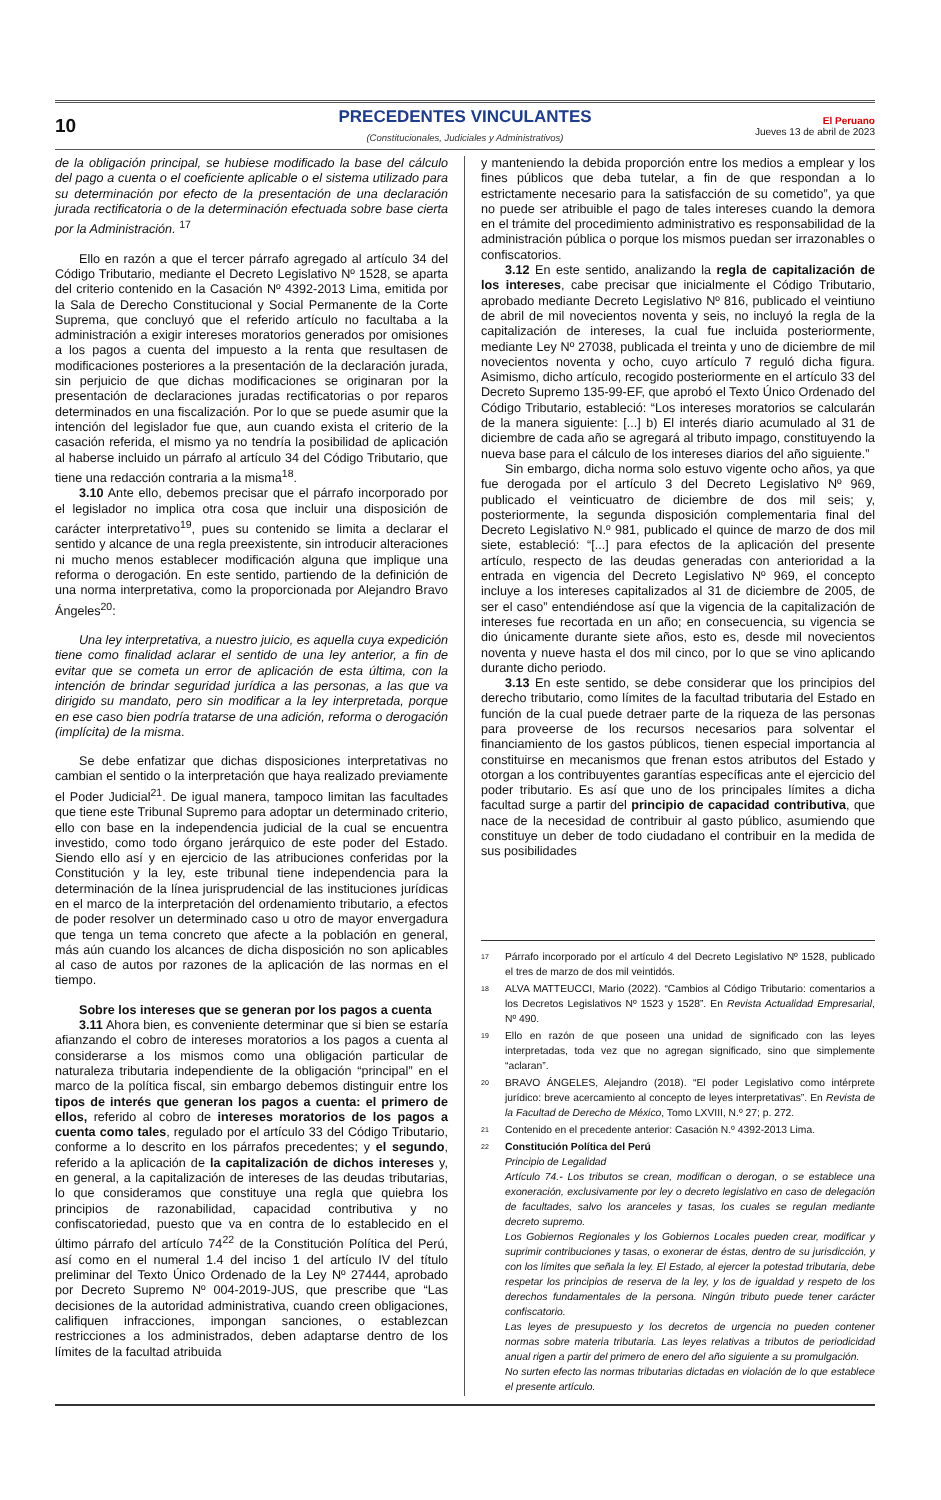10
PRECEDENTES VINCULANTES
(Constitucionales, Judiciales y Administrativos)
El Peruano
Jueves 13 de abril de 2023
de la obligación principal, se hubiese modificado la base del cálculo del pago a cuenta o el coeficiente aplicable o el sistema utilizado para su determinación por efecto de la presentación de una declaración jurada rectificatoria o de la determinación efectuada sobre base cierta por la Administración. <sup>17</sup>
Ello en razón a que el tercer párrafo agregado al artículo 34 del Código Tributario, mediante el Decreto Legislativo Nº 1528, se aparta del criterio contenido en la Casación Nº 4392-2013 Lima, emitida por la Sala de Derecho Constitucional y Social Permanente de la Corte Suprema, que concluyó que el referido artículo no facultaba a la administración a exigir intereses moratorios generados por omisiones a los pagos a cuenta del impuesto a la renta que resultasen de modificaciones posteriores a la presentación de la declaración jurada, sin perjuicio de que dichas modificaciones se originaran por la presentación de declaraciones juradas rectificatorias o por reparos determinados en una fiscalización. Por lo que se puede asumir que la intención del legislador fue que, aun cuando exista el criterio de la casación referida, el mismo ya no tendría la posibilidad de aplicación al haberse incluido un párrafo al artículo 34 del Código Tributario, que tiene una redacción contraria a la misma<sup>18</sup>.
3.10 Ante ello, debemos precisar que el párrafo incorporado por el legislador no implica otra cosa que incluir una disposición de carácter interpretativo<sup>19</sup>, pues su contenido se limita a declarar el sentido y alcance de una regla preexistente, sin introducir alteraciones ni mucho menos establecer modificación alguna que implique una reforma o derogación. En este sentido, partiendo de la definición de una norma interpretativa, como la proporcionada por Alejandro Bravo Ángeles<sup>20</sup>:
Una ley interpretativa, a nuestro juicio, es aquella cuya expedición tiene como finalidad aclarar el sentido de una ley anterior, a fin de evitar que se cometa un error de aplicación de esta última, con la intención de brindar seguridad jurídica a las personas, a las que va dirigido su mandato, pero sin modificar a la ley interpretada, porque en ese caso bien podría tratarse de una adición, reforma o derogación (implícita) de la misma.
Se debe enfatizar que dichas disposiciones interpretativas no cambian el sentido o la interpretación que haya realizado previamente el Poder Judicial<sup>21</sup>. De igual manera, tampoco limitan las facultades que tiene este Tribunal Supremo para adoptar un determinado criterio, ello con base en la independencia judicial de la cual se encuentra investido, como todo órgano jerárquico de este poder del Estado. Siendo ello así y en ejercicio de las atribuciones conferidas por la Constitución y la ley, este tribunal tiene independencia para la determinación de la línea jurisprudencial de las instituciones jurídicas en el marco de la interpretación del ordenamiento tributario, a efectos de poder resolver un determinado caso u otro de mayor envergadura que tenga un tema concreto que afecte a la población en general, más aún cuando los alcances de dicha disposición no son aplicables al caso de autos por razones de la aplicación de las normas en el tiempo.
Sobre los intereses que se generan por los pagos a cuenta
3.11 Ahora bien, es conveniente determinar que si bien se estaría afianzando el cobro de intereses moratorios a los pagos a cuenta al considerarse a los mismos como una obligación particular de naturaleza tributaria independiente de la obligación “principal” en el marco de la política fiscal, sin embargo debemos distinguir entre los tipos de interés que generan los pagos a cuenta: el primero de ellos, referido al cobro de intereses moratorios de los pagos a cuenta como tales, regulado por el artículo 33 del Código Tributario, conforme a lo descrito en los párrafos precedentes; y el segundo, referido a la aplicación de la capitalización de dichos intereses y, en general, a la capitalización de intereses de las deudas tributarias, lo que consideramos que constituye una regla que quiebra los principios de razonabilidad, capacidad contributiva y no confiscatoriedad, puesto que va en contra de lo establecido en el último párrafo del artículo 74<sup>22</sup> de la Constitución Política del Perú, así como en el numeral 1.4 del inciso 1 del artículo IV del título preliminar del Texto Único Ordenado de la Ley Nº 27444, aprobado por Decreto Supremo Nº 004-2019-JUS, que prescribe que “Las decisiones de la autoridad administrativa, cuando creen obligaciones, califiquen infracciones, impongan sanciones, o establezcan restricciones a los administrados, deben adaptarse dentro de los límites de la facultad atribuida
y manteniendo la debida proporción entre los medios a emplear y los fines públicos que deba tutelar, a fin de que respondan a lo estrictamente necesario para la satisfacción de su cometido”, ya que no puede ser atribuible el pago de tales intereses cuando la demora en el trámite del procedimiento administrativo es responsabilidad de la administración pública o porque los mismos puedan ser irrazonables o confiscatorios.
3.12 En este sentido, analizando la regla de capitalización de los intereses, cabe precisar que inicialmente el Código Tributario, aprobado mediante Decreto Legislativo Nº 816, publicado el veintiuno de abril de mil novecientos noventa y seis, no incluyó la regla de la capitalización de intereses, la cual fue incluida posteriormente, mediante Ley Nº 27038, publicada el treinta y uno de diciembre de mil novecientos noventa y ocho, cuyo artículo 7 reguló dicha figura. Asimismo, dicho artículo, recogido posteriormente en el artículo 33 del Decreto Supremo 135-99-EF, que aprobó el Texto Único Ordenado del Código Tributario, estableció: “Los intereses moratorios se calcularán de la manera siguiente: [...] b) El interés diario acumulado al 31 de diciembre de cada año se agregará al tributo impago, constituyendo la nueva base para el cálculo de los intereses diarios del año siguiente.”
Sin embargo, dicha norma solo estuvo vigente ocho años, ya que fue derogada por el artículo 3 del Decreto Legislativo Nº 969, publicado el veinticuatro de diciembre de dos mil seis; y, posteriormente, la segunda disposición complementaria final del Decreto Legislativo N.º 981, publicado el quince de marzo de dos mil siete, estableció: “[...] para efectos de la aplicación del presente artículo, respecto de las deudas generadas con anterioridad a la entrada en vigencia del Decreto Legislativo Nº 969, el concepto incluye a los intereses capitalizados al 31 de diciembre de 2005, de ser el caso” entendiéndose así que la vigencia de la capitalización de intereses fue recortada en un año; en consecuencia, su vigencia se dio únicamente durante siete años, esto es, desde mil novecientos noventa y nueve hasta el dos mil cinco, por lo que se vino aplicando durante dicho periodo.
3.13 En este sentido, se debe considerar que los principios del derecho tributario, como límites de la facultad tributaria del Estado en función de la cual puede detraer parte de la riqueza de las personas para proveerse de los recursos necesarios para solventar el financiamiento de los gastos públicos, tienen especial importancia al constituirse en mecanismos que frenan estos atributos del Estado y otorgan a los contribuyentes garantías específicas ante el ejercicio del poder tributario. Es así que uno de los principales límites a dicha facultad surge a partir del principio de capacidad contributiva, que nace de la necesidad de contribuir al gasto público, asumiendo que constituye un deber de todo ciudadano el contribuir en la medida de sus posibilidades
<sup>17</sup> Párrafo incorporado por el artículo 4 del Decreto Legislativo Nº 1528, publicado el tres de marzo de dos mil veintidós.
<sup>18</sup> ALVA MATTEUCCI, Mario (2022). “Cambios al Código Tributario: comentarios a los Decretos Legislativos Nº 1523 y 1528”. En Revista Actualidad Empresarial, Nº 490.
<sup>19</sup> Ello en razón de que poseen una unidad de significado con las leyes interpretadas, toda vez que no agregan significado, sino que simplemente “aclaran”.
<sup>20</sup> BRAVO ÁNGELES, Alejandro (2018). “El poder Legislativo como intérprete jurídico: breve acercamiento al concepto de leyes interpretativas”. En Revista de la Facultad de Derecho de México, Tomo LXVIII, N.º 27; p. 272.
<sup>21</sup> Contenido en el precedente anterior: Casación N.º 4392-2013 Lima.
<sup>22</sup> Constitución Política del Perú
Principio de Legalidad
Artículo 74.- Los tributos se crean, modifican o derogan, o se establece una exoneración, exclusivamente por ley o decreto legislativo en caso de delegación de facultades, salvo los aranceles y tasas, los cuales se regulan mediante decreto supremo.
Los Gobiernos Regionales y los Gobiernos Locales pueden crear, modificar y suprimir contribuciones y tasas, o exonerar de éstas, dentro de su jurisdicción, y con los límites que señala la ley. El Estado, al ejercer la potestad tributaria, debe respetar los principios de reserva de la ley, y los de igualdad y respeto de los derechos fundamentales de la persona. Ningún tributo puede tener carácter confiscatorio.
Las leyes de presupuesto y los decretos de urgencia no pueden contener normas sobre materia tributaria. Las leyes relativas a tributos de periodicidad anual rigen a partir del primero de enero del año siguiente a su promulgación.
No surten efecto las normas tributarias dictadas en violación de lo que establece el presente artículo.